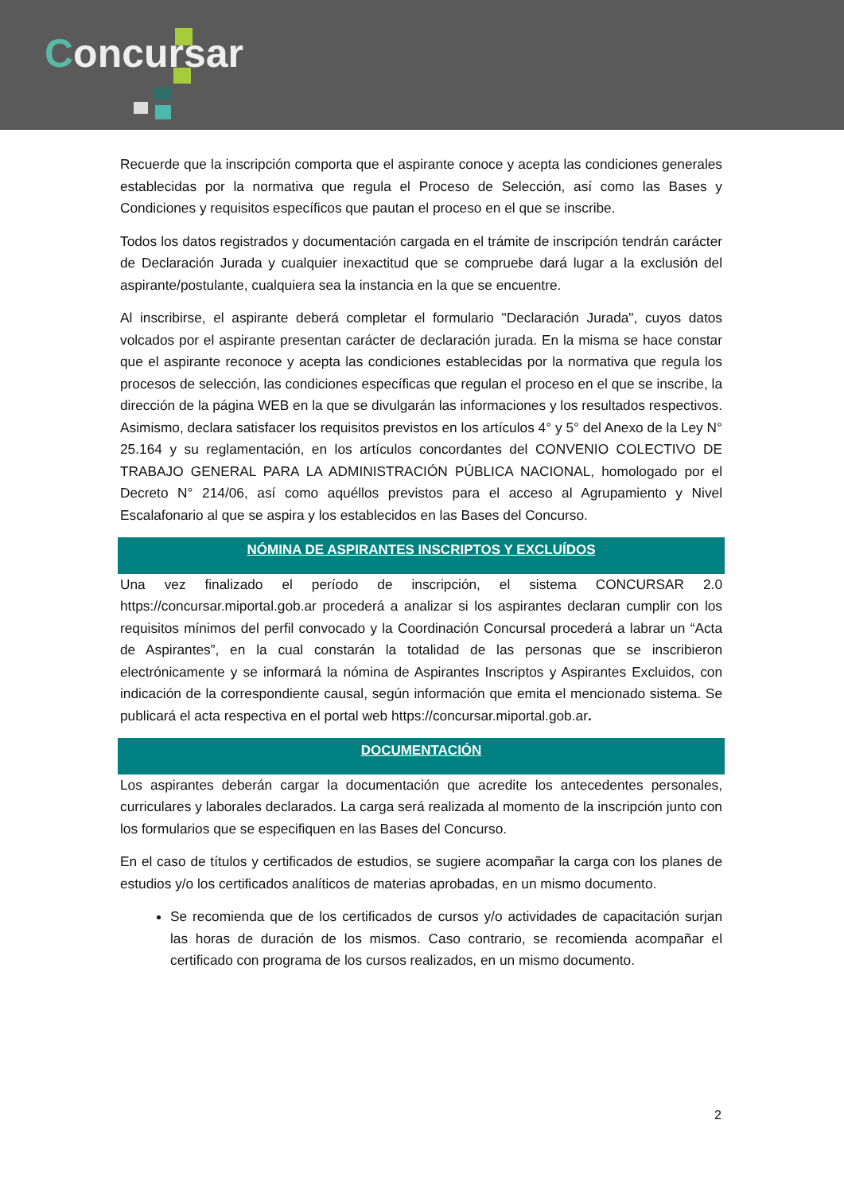Concursar
Recuerde que la inscripción comporta que el aspirante conoce y acepta las condiciones generales establecidas por la normativa que regula el Proceso de Selección, así como las Bases y Condiciones y requisitos específicos que pautan el proceso en el que se inscribe.
Todos los datos registrados y documentación cargada en el trámite de inscripción tendrán carácter de Declaración Jurada y cualquier inexactitud que se compruebe dará lugar a la exclusión del aspirante/postulante, cualquiera sea la instancia en la que se encuentre.
Al inscribirse, el aspirante deberá completar el formulario "Declaración Jurada", cuyos datos volcados por el aspirante presentan carácter de declaración jurada. En la misma se hace constar que el aspirante reconoce y acepta las condiciones establecidas por la normativa que regula los procesos de selección, las condiciones específicas que regulan el proceso en el que se inscribe, la dirección de la página WEB en la que se divulgarán las informaciones y los resultados respectivos. Asimismo, declara satisfacer los requisitos previstos en los artículos 4° y 5° del Anexo de la Ley N° 25.164 y su reglamentación, en los artículos concordantes del CONVENIO COLECTIVO DE TRABAJO GENERAL PARA LA ADMINISTRACIÓN PÚBLICA NACIONAL, homologado por el Decreto N° 214/06, así como aquéllos previstos para el acceso al Agrupamiento y Nivel Escalafonario al que se aspira y los establecidos en las Bases del Concurso.
NÓMINA DE ASPIRANTES INSCRIPTOS Y EXCLUÍDOS
Una vez finalizado el período de inscripción, el sistema CONCURSAR 2.0 https://concursar.miportal.gob.ar procederá a analizar si los aspirantes declaran cumplir con los requisitos mínimos del perfil convocado y la Coordinación Concursal procederá a labrar un “Acta de Aspirantes”, en la cual constarán la totalidad de las personas que se inscribieron electrónicamente y se informará la nómina de Aspirantes Inscriptos y Aspirantes Excluidos, con indicación de la correspondiente causal, según información que emita el mencionado sistema. Se publicará el acta respectiva en el portal web https://concursar.miportal.gob.ar.
DOCUMENTACIÓN
Los aspirantes deberán cargar la documentación que acredite los antecedentes personales, curriculares y laborales declarados. La carga será realizada al momento de la inscripción junto con los formularios que se especifiquen en las Bases del Concurso.
En el caso de títulos y certificados de estudios, se sugiere acompañar la carga con los planes de estudios y/o los certificados analíticos de materias aprobadas, en un mismo documento.
Se recomienda que de los certificados de cursos y/o actividades de capacitación surjan las horas de duración de los mismos. Caso contrario, se recomienda acompañar el certificado con programa de los cursos realizados, en un mismo documento.
2